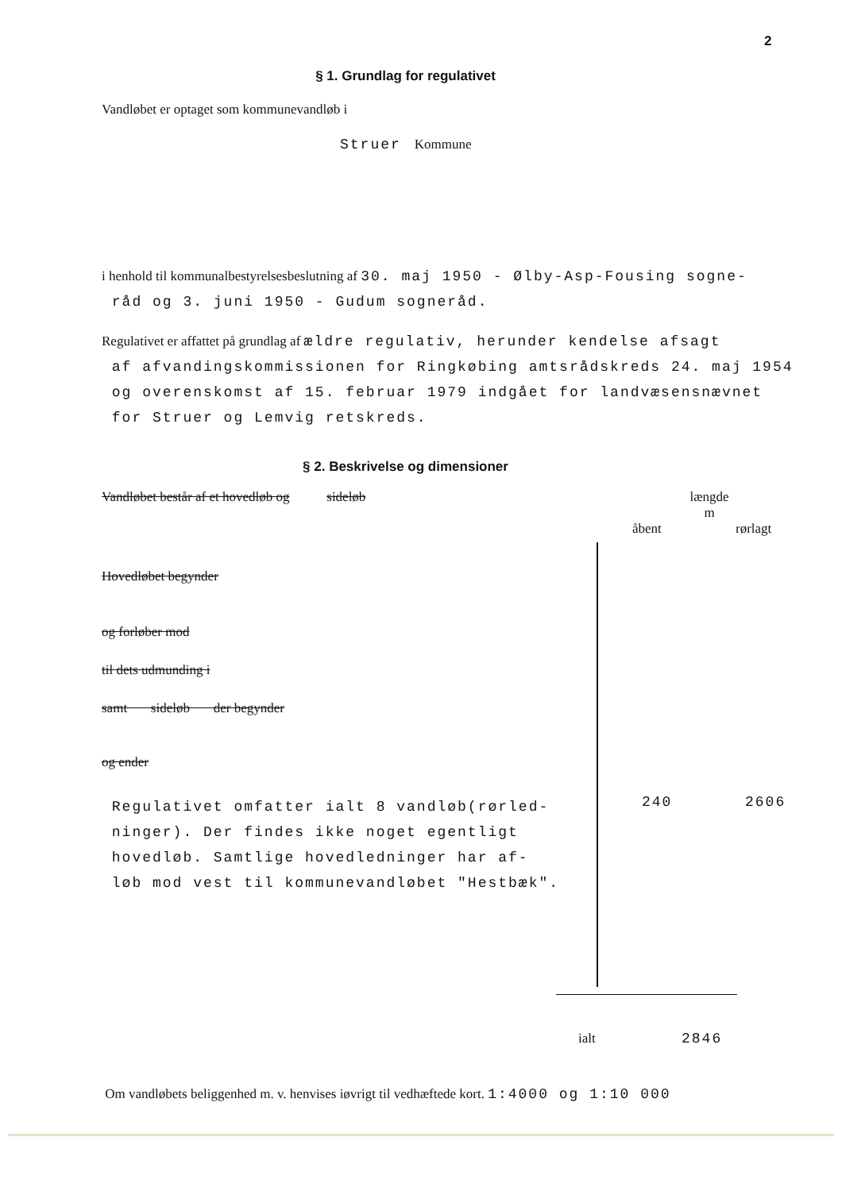2
§ 1. Grundlag for regulativet
Vandløbet er optaget som kommunevandløb i
Struer Kommune
i henhold til kommunalbestyrelsesbeslutning af 30. maj 1950 - Ølby-Asp-Fousing sogne-
råd og 3. juni 1950 - Gudum sogneråd.
Regulativet er affattet på grundlag af ældre regulativ, herunder kendelse afsagt
af afvandingskommissionen for Ringkøbing amtsrådskreds 24. maj 1954
og overenskomst af 15. februar 1979 indgået for landvæsensnævnet
for Struer og Lemvig retskreds.
§ 2. Beskrivelse og dimensioner
Vandløbet består af et hovedløb og sideløb længde
m
åbent rørlagt
Hovedløbet begynder
og forløber mod
til dets udmunding i
samt sideløb der begynder
og ender
Regulativet omfatter ialt 8 vandløb(rørled-
ninger). Der findes ikke noget egentligt
hovedløb. Samtlige hovedledninger har af-
løb mod vest til kommunevandløbet "Hestbæk".
240 2606
ialt 2846
Om vandløbets beliggenhed m. v. henvises iøvrigt til vedhæftede kort. 1:4000 og 1:10 000